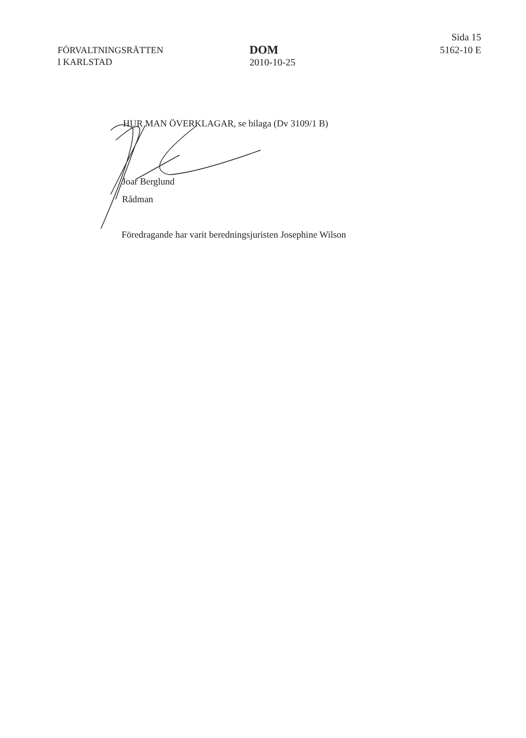FÖRVALTNINGSRÄTTEN
I KARLSTAD
DOM
2010-10-25
Sida 15
5162-10 E
HUR MAN ÖVERKLAGAR, se bilaga (Dv 3109/1 B)
Joar Berglund
Rådman
Föredragande har varit beredningsjuristen Josephine Wilson